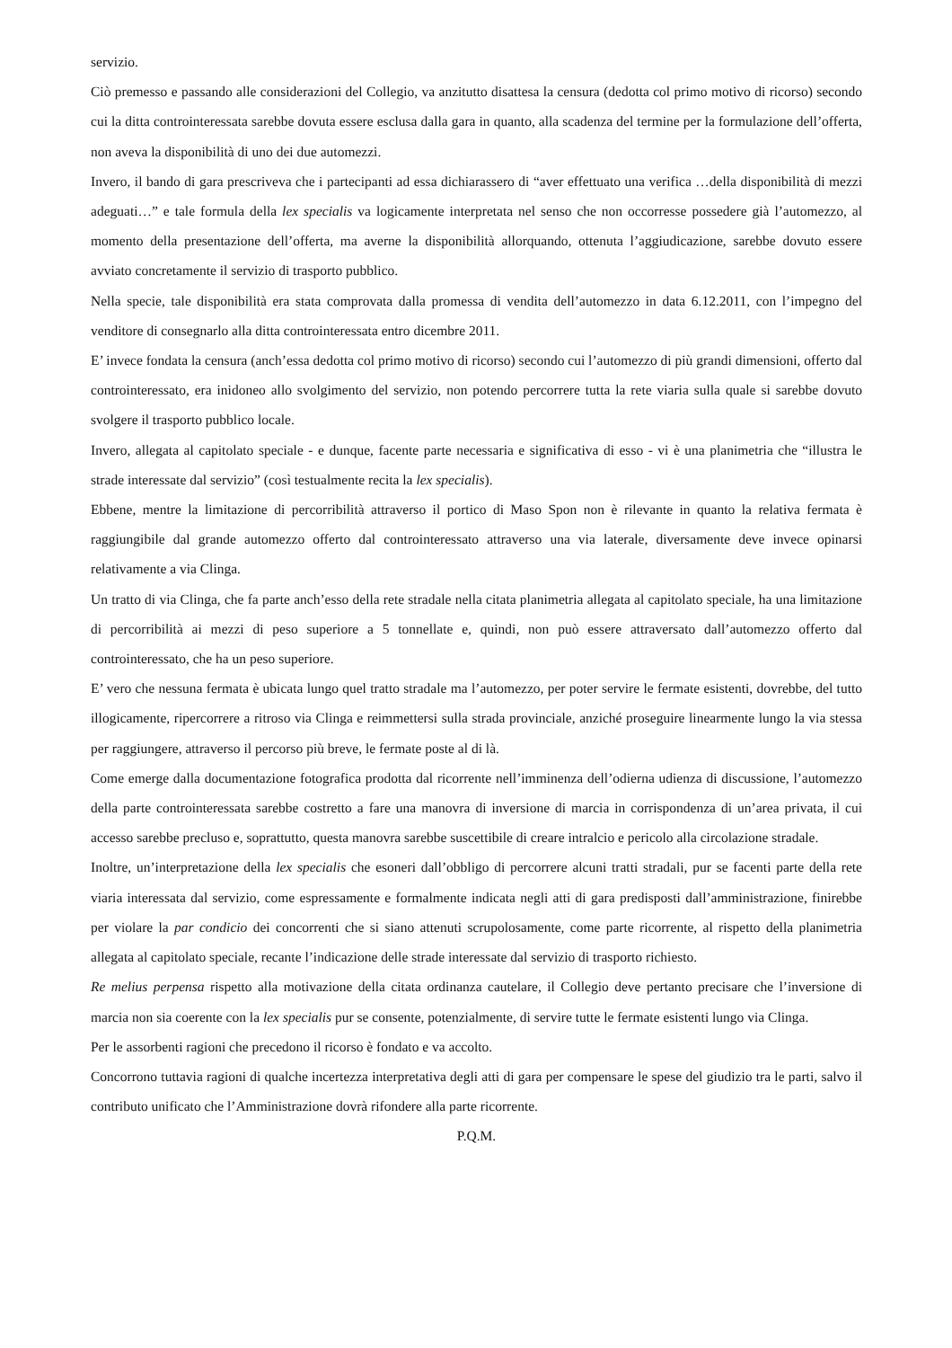servizio.
Ciò premesso e passando alle considerazioni del Collegio, va anzitutto disattesa la censura (dedotta col primo motivo di ricorso) secondo cui la ditta controinteressata sarebbe dovuta essere esclusa dalla gara in quanto, alla scadenza del termine per la formulazione dell’offerta, non aveva la disponibilità di uno dei due automezzi.
Invero, il bando di gara prescriveva che i partecipanti ad essa dichiarassero di “aver effettuato una verifica …della disponibilità di mezzi adeguati…” e tale formula della lex specialis va logicamente interpretata nel senso che non occorresse possedere già l’automezzo, al momento della presentazione dell’offerta, ma averne la disponibilità allorquando, ottenuta l’aggiudicazione, sarebbe dovuto essere avviato concretamente il servizio di trasporto pubblico.
Nella specie, tale disponibilità era stata comprovata dalla promessa di vendita dell’automezzo in data 6.12.2011, con l’impegno del venditore di consegnarlo alla ditta controinteressata entro dicembre 2011.
E’ invece fondata la censura (anch’essa dedotta col primo motivo di ricorso) secondo cui l’automezzo di più grandi dimensioni, offerto dal controinteressato, era inidoneo allo svolgimento del servizio, non potendo percorrere tutta la rete viaria sulla quale si sarebbe dovuto svolgere il trasporto pubblico locale.
Invero, allegata al capitolato speciale - e dunque, facente parte necessaria e significativa di esso - vi è una planimetria che “illustra le strade interessate dal servizio” (così testualmente recita la lex specialis).
Ebbene, mentre la limitazione di percorribilità attraverso il portico di Maso Spon non è rilevante in quanto la relativa fermata è raggiungibile dal grande automezzo offerto dal controinteressato attraverso una via laterale, diversamente deve invece opinarsi relativamente a via Clinga.
Un tratto di via Clinga, che fa parte anch’esso della rete stradale nella citata planimetria allegata al capitolato speciale, ha una limitazione di percorribilità ai mezzi di peso superiore a 5 tonnellate e, quindi, non può essere attraversato dall’automezzo offerto dal controinteressato, che ha un peso superiore.
E’ vero che nessuna fermata è ubicata lungo quel tratto stradale ma l’automezzo, per poter servire le fermate esistenti, dovrebbe, del tutto illogicamente, ripercorrere a ritroso via Clinga e reimmettersi sulla strada provinciale, anziché proseguire linearmente lungo la via stessa per raggiungere, attraverso il percorso più breve, le fermate poste al di là.
Come emerge dalla documentazione fotografica prodotta dal ricorrente nell’imminenza dell’odierna udienza di discussione, l’automezzo della parte controinteressata sarebbe costretto a fare una manovra di inversione di marcia in corrispondenza di un’area privata, il cui accesso sarebbe precluso e, soprattutto, questa manovra sarebbe suscettibile di creare intralcio e pericolo alla circolazione stradale.
Inoltre, un’interpretazione della lex specialis che esoneri dall’obbligo di percorrere alcuni tratti stradali, pur se facenti parte della rete viaria interessata dal servizio, come espressamente e formalmente indicata negli atti di gara predisposti dall’amministrazione, finirebbe per violare la par condicio dei concorrenti che si siano attenuti scrupolosamente, come parte ricorrente, al rispetto della planimetria allegata al capitolato speciale, recante l’indicazione delle strade interessate dal servizio di trasporto richiesto.
Re melius perpensa rispetto alla motivazione della citata ordinanza cautelare, il Collegio deve pertanto precisare che l’inversione di marcia non sia coerente con la lex specialis pur se consente, potenzialmente, di servire tutte le fermate esistenti lungo via Clinga.
Per le assorbenti ragioni che precedono il ricorso è fondato e va accolto.
Concorrono tuttavia ragioni di qualche incertezza interpretativa degli atti di gara per compensare le spese del giudizio tra le parti, salvo il contributo unificato che l’Amministrazione dovrà rifondere alla parte ricorrente.
P.Q.M.